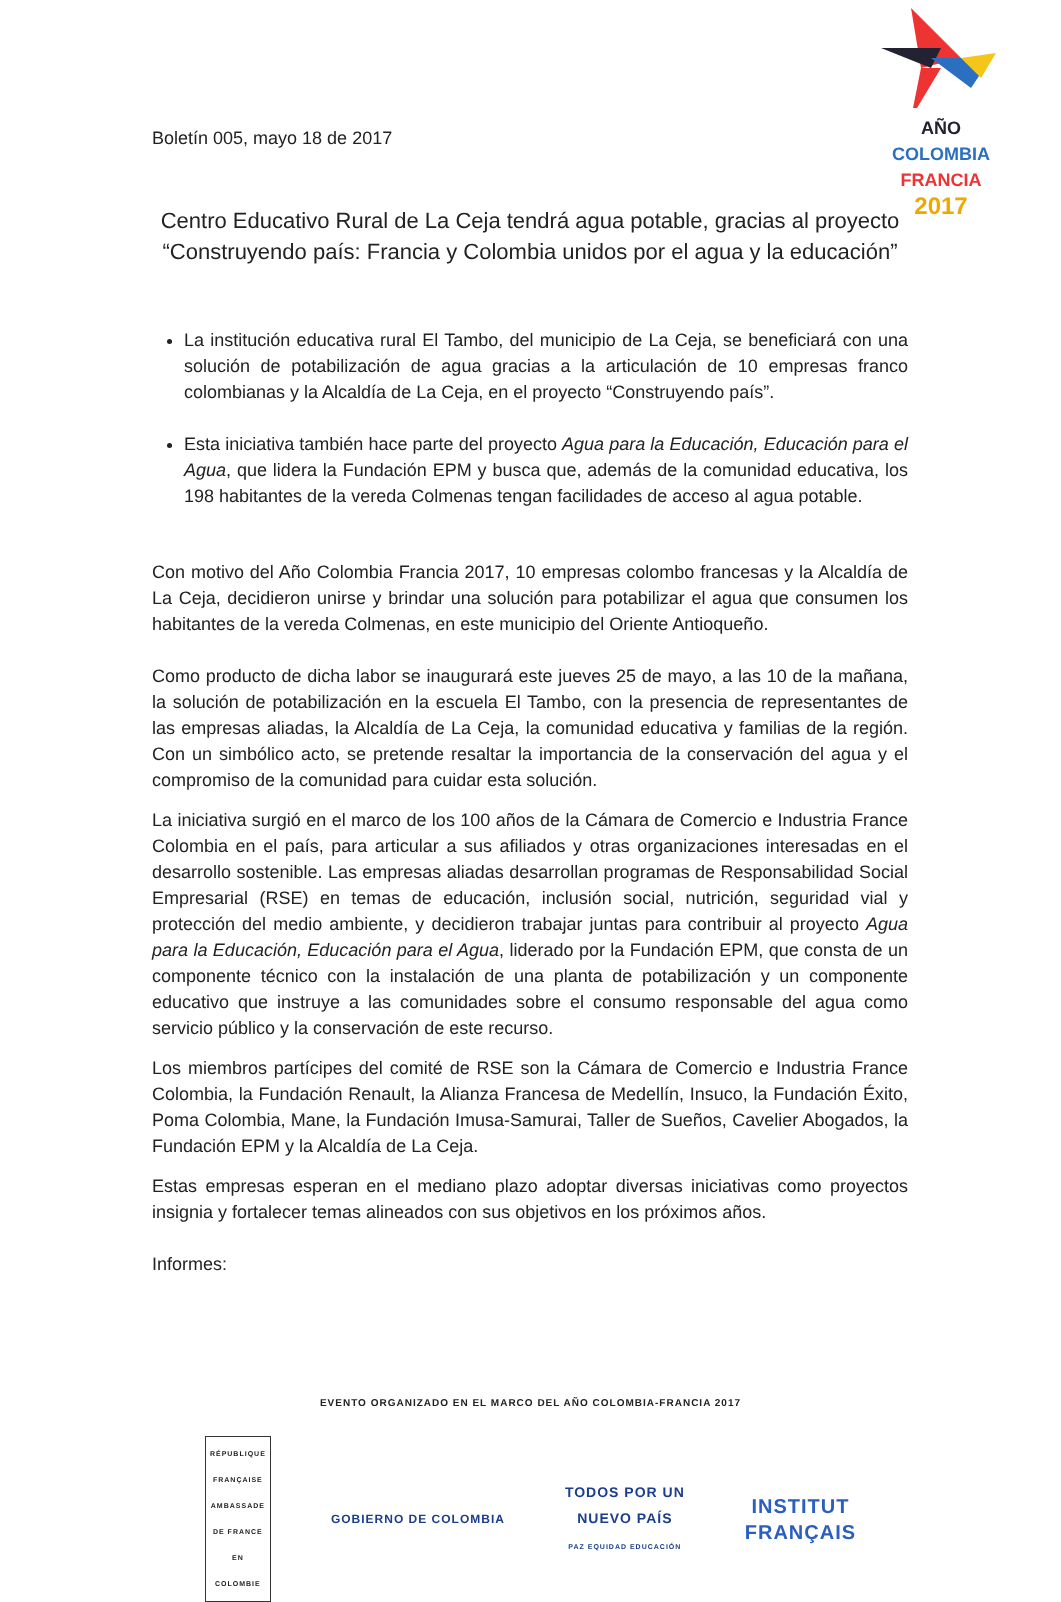AÑO
COLOMBIA
FRANCIA
2017
Boletín 005, mayo 18 de 2017
Centro Educativo Rural de La Ceja tendrá agua potable, gracias al proyecto “Construyendo país: Francia y Colombia unidos por el agua y la educación”
La institución educativa rural El Tambo, del municipio de La Ceja, se beneficiará con una solución de potabilización de agua gracias a la articulación de 10 empresas franco colombianas y la Alcaldía de La Ceja, en el proyecto “Construyendo país”.
Esta iniciativa también hace parte del proyecto Agua para la Educación, Educación para el Agua, que lidera la Fundación EPM y busca que, además de la comunidad educativa, los 198 habitantes de la vereda Colmenas tengan facilidades de acceso al agua potable.
Con motivo del Año Colombia Francia 2017, 10 empresas colombo francesas y la Alcaldía de La Ceja, decidieron unirse y brindar una solución para potabilizar el agua que consumen los habitantes de la vereda Colmenas, en este municipio del Oriente Antioqueño.
Como producto de dicha labor se inaugurará este jueves 25 de mayo, a las 10 de la mañana, la solución de potabilización en la escuela El Tambo, con la presencia de representantes de las empresas aliadas, la Alcaldía de La Ceja, la comunidad educativa y familias de la región. Con un simbólico acto, se pretende resaltar la importancia de la conservación del agua y el compromiso de la comunidad para cuidar esta solución.
La iniciativa surgió en el marco de los 100 años de la Cámara de Comercio e Industria France Colombia en el país, para articular a sus afiliados y otras organizaciones interesadas en el desarrollo sostenible. Las empresas aliadas desarrollan programas de Responsabilidad Social Empresarial (RSE) en temas de educación, inclusión social, nutrición, seguridad vial y protección del medio ambiente, y decidieron trabajar juntas para contribuir al proyecto Agua para la Educación, Educación para el Agua, liderado por la Fundación EPM, que consta de un componente técnico con la instalación de una planta de potabilización y un componente educativo que instruye a las comunidades sobre el consumo responsable del agua como servicio público y la conservación de este recurso.
Los miembros partícipes del comité de RSE son la Cámara de Comercio e Industria France Colombia, la Fundación Renault, la Alianza Francesa de Medellín, Insuco, la Fundación Éxito, Poma Colombia, Mane, la Fundación Imusa-Samurai, Taller de Sueños, Cavelier Abogados, la Fundación EPM y la Alcaldía de La Ceja.
Estas empresas esperan en el mediano plazo adoptar diversas iniciativas como proyectos insignia y fortalecer temas alineados con sus objetivos en los próximos años.
Informes:
EVENTO ORGANIZADO EN EL MARCO DEL AÑO COLOMBIA-FRANCIA 2017
RÉPUBLIQUE FRANÇAISE
AMBASSADE DE FRANCE EN COLOMBIE
GOBIERNO DE COLOMBIA
TODOS POR UN
NUEVO PAÍS
PAZ EQUIDAD EDUCACIÓN
INSTITUT
FRANÇAIS